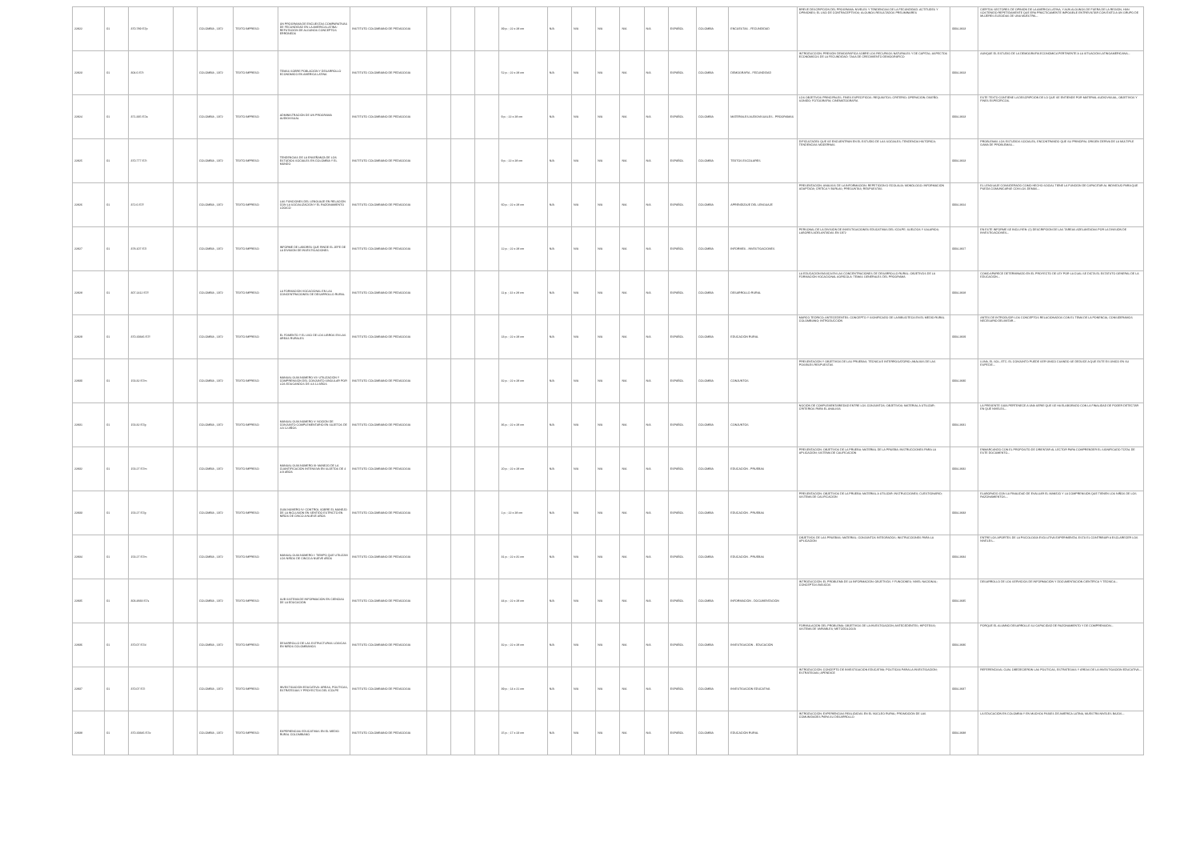| 22822 | 01 | 370.789 I57p | | COLOMBIA , 1972 | TEXTO IMPRESO | UN PROGRAMA DE ENCUESTAS COMPARATIVAS DE FECUNDIDAD EN LA AMÉRICA LATINA: REFUTACIÓN DE ALGUNOS CONCEPTOS ERRÓNEOS | INSTITUTO COLOMBIANO DE PEDAGOGIA | | | | 39 p. ; 22 x 28 cm | N/A | N/A | N/A | N/A | N/A | ESPAÑOL | COLOMBIA | ENCUESTAS - FECUNDIDAD | BREVE DESCRIPCIÓN DEL PROGRAMA; NIVELES Y TENDENCIAS DE LA FECUNDIDAD; ACTITUDES Y OPINIONES; EL USO DE CONTRACEPTIVOS; ALGUNOS RESULTADOS PRELIMINARES | 0004-2823 | CIERTOS SECTORES DE OPINIÓN DE LA AMÉRICA LATINA, Y AÚN ALGUNOS DE FUERA DE LA REGIÓN, HAN SOSTENIDO REPETIDAMENTE QUE ERA PRÁCTICAMENTE IMPOSIBLE ENTREVISTAR CON ÉXITO A UN GRUPO DE MUJERES ELEGIDAS DE UNA MUESTRA... |
| 22823 | 01 | 304.6 I57t | | COLOMBIA , 1972 | TEXTO IMPRESO | TEMAS SOBRE POBLACIÓN Y DESARROLLO ECONÓMICO EN AMÉRICA LATINA | INSTITUTO COLOMBIANO DE PEDAGOGIA | | | | 52 p. ; 22 x 28 cm | N/A | N/A | N/A | N/A | N/A | ESPAÑOL | COLOMBIA | DEMOGRAFÍA - FECUNDIDAD | INTRODUCCIÓN; PRESIÓN DEMOGRÁFICA SOBRE LOS RECURSOS NATURALES Y DE CAPITAL; ASPECTOS ECONÓMICOS DE LA FECUNDIDAD; TASA DE CRECIMIENTO DEMOGRÁFICO | 0004-2823 | AUNQUE EL ESTUDIO DE LA DEMOGRAFÍA ECONÓMICA PERTINENTE A LA SITUACIÓN LATINOAMERICANA... |
| 22824 | 01 | 371.335 I57a | | COLOMBIA , 1972 | TEXTO IMPRESO | ADMINISTRACIÓN DE UN PROGRAMA AUDIOVISUAL | INSTITUTO COLOMBIANO DE PEDAGOGIA | | | | 9 p. ; 22 x 28 cm | N/A | N/A | N/A | N/A | N/A | ESPAÑOL | COLOMBIA | MATERIALES AUDIOVISUALES - PROGRAMAS | LOS OBJETIVOS PRINCIPALES; FINES ESPECÍFICOS; REQUISITOS; CRITERIO; OPERACIÓN; DISEÑO; SONIDO; FOTOGRAFÍA; CINEMATOGRAFÍA | 0004-2823 | ESTE TEXTO CONTIENE LA DESCRIPCIÓN DE LO QUE SE ENTIENDE POR MATERIAL AUDIOVISUAL, OBJETIVOS Y FINES ESPECÍFICOS. |
| 22825 | 01 | 370.777 I57t | | COLOMBIA , 1972 | TEXTO IMPRESO | TENDENCIAS DE LA ENSEÑANZA DE LOS ESTUDIOS SOCIALES EN COLOMBIA Y EL MUNDO | INSTITUTO COLOMBIANO DE PEDAGOGIA | | | | 9 p. ; 22 x 28 cm | N/A | N/A | N/A | N/A | N/A | ESPAÑOL | COLOMBIA | TEXTOS ESCOLARES | DIFICULTADES QUE SE ENCUENTRAN EN EL ESTUDIO DE LAS SOCIALES; TENDENCIA HISTÓRICA; TENDENCIAS MODERNAS | 0004-2823 | PROBLEMAS LOS ESTUDIOS SOCIALES, ENCONTRANDO QUE SU PRINCIPAL ORIGEN DERIVA DE LA MÚLTIPLE GAMA DE PROBLEMAS... |
| 22826 | 01 | 372.6 I57f | | COLOMBIA , 1972 | TEXTO IMPRESO | LAS FUNCIONES DEL LENGUAJE EN RELACIÓN CON LA SOCIALIZACIÓN Y EL RAZONAMIENTO LÓGICO | INSTITUTO COLOMBIANO DE PEDAGOGIA | | | | 60 p. ; 22 x 28 cm | N/A | N/A | N/A | N/A | N/A | ESPAÑOL | COLOMBIA | APRENDIZAJE DEL LENGUAJE | PRESENTACIÓN; ANÁLISIS DE LA INFORMACIÓN; REPETICIÓN O ECOLALIA; MONÓLOGO; INFORMACIÓN ADAPTADA; CRÍTICA Y BURLAS; PREGUNTAS; RESPUESTAS | 0004-2824 | EL LENGUAJE CONSIDERADO COMO HECHO SOCIAL TIENE LA FUNCIÓN DE CAPACITAR AL INDIVIDUO PARA QUE PUEDA COMUNICARSE CON LOS DEMÁS... |
| 22827 | 01 | 378.107 I57i | | COLOMBIA , 1972 | TEXTO IMPRESO | INFORME DE LABORES QUE RINDE EL JEFE DE LA DIVISIÓN DE INVESTIGACIONES | INSTITUTO COLOMBIANO DE PEDAGOGIA | | | | 12 p. ; 22 x 28 cm | N/A | N/A | N/A | N/A | N/A | ESPAÑOL | COLOMBIA | INFORMES - INVESTIGACIONES | PERSONAL DE LA DIVISIÓN DE INVESTIGACIONES EDUCATIVAS DEL ICOLPE; SUELDOS Y SALARIOS; LABORES ADELANTADAS EN 1972 | 0004-2827 | EN ESTE INFORME SE INCLUYEN: (1) DESCRIPCIÓN DE LAS TAREAS ADELANTADAS POR LA DIVISIÓN DE INVESTIGACIONES... |
| 22828 | 01 | 307.1412 I57f | | COLOMBIA , 1972 | TEXTO IMPRESO | LA FORMACIÓN VOCACIONAL EN LAS CONCENTRACIONES DE DESARROLLO RURAL | INSTITUTO COLOMBIANO DE PEDAGOGIA | | | | 11 p. ; 22 x 28 cm | N/A | N/A | N/A | N/A | N/A | ESPAÑOL | COLOMBIA | DESARROLLO RURAL | LA EDUCACIÓN BÁSICA EN LAS CONCENTRACIONES DE DESARROLLO RURAL; OBJETIVOS DE LA FORMACIÓN VOCACIONAL AGRÍCOLA; TEMAS GENERALES DEL PROGRAMA | 0004-2828 | COMO APARECE DETERMINADO EN EL PROYECTO DE LEY POR LA CUAL SE DICTA EL ESTATUTO GENERAL DE LA EDUCACIÓN... |
| 22829 | 01 | 370.19346 I57f | | COLOMBIA , 1972 | TEXTO IMPRESO | EL FOMENTO Y EL USO DE LOS LIBROS EN LAS ÁREAS RURALES | INSTITUTO COLOMBIANO DE PEDAGOGIA | | | | 13 p. ; 22 x 28 cm | N/A | N/A | N/A | N/A | N/A | ESPAÑOL | COLOMBIA | EDUCACIÓN RURAL | MARCO TEÓRICO; ANTECEDENTES; CONCEPTO Y SIGNIFICADO DE LA BIBLIOTECA EN EL MEDIO RURAL COLOMBIANO; INTRODUCCIÓN | 0004-2829 | ANTES DE INTRODUCIR LOS CONCEPTOS RELACIONADOS CON EL TEMA DE LA PONENCIA, CONSIDERAMOS NECESARIO DELIMITAR... |
| 22830 | 01 | 153.32 I57m | | COLOMBIA , 1972 | TEXTO IMPRESO | MANUAL GUÍA NÚMERO VII: UTILIZACIÓN Y COMPRENSIÓN DEL CONJUNTO SINGULAR POR LOS EDUCANDOS DE 4 A 12 AÑOS | INSTITUTO COLOMBIANO DE PEDAGOGIA | | | | 32 p. ; 22 x 28 cm | N/A | N/A | N/A | N/A | N/A | ESPAÑOL | COLOMBIA | CONJUNTOS | PRESENTACIÓN Y OBJETIVOS DE LAS PRUEBAS; TÉCNICA E INTERROGATORIO; ANÁLISIS DE LAS POSIBLES RESPUESTAS | 0004-2830 | LUNA, EL SOL, ETC. EL CONJUNTO PUEDE SER ÚNICO CUANDO SE DEDUCE A QUE ESTE ES ÚNICO EN SU ESPECIE... |
| 22831 | 01 | 153.32 I57g | | COLOMBIA , 1972 | TEXTO IMPRESO | MANUAL GUÍA NÚMERO V: NOCIÓN DE CONJUNTO COMPLEMENTARIO EN SUJETOS DE 4 A 12 AÑOS | INSTITUTO COLOMBIANO DE PEDAGOGIA | | | | 36 p. ; 22 x 28 cm | N/A | N/A | N/A | N/A | N/A | ESPAÑOL | COLOMBIA | CONJUNTOS | NOCIÓN DE COMPLEMENTARIEDAD ENTRE LOS CONJUNTOS; OBJETIVOS; MATERIAL A UTILIZAR; CRITERIOS PARA EL ANÁLISIS | 0004-2831 | LA PRESENTE GUÍA PERTENECE A UNA SERIE QUE SE HA ELABORADO CON LA FINALIDAD DE PODER DETECTAR EN QUÉ NIVELES... |
| 22832 | 01 | 153.27 I57m | | COLOMBIA , 1972 | TEXTO IMPRESO | MANUAL GUÍA NÚMERO III: MANEJO DE LA CUANTIFICACIÓN INTENSIVA EN SUJETOS DE 4 A 9 AÑOS | INSTITUTO COLOMBIANO DE PEDAGOGIA | | | | 20 p. ; 22 x 28 cm | N/A | N/A | N/A | N/A | N/A | ESPAÑOL | COLOMBIA | EDUCACIÓN - PRUEBAS | PRESENTACIÓN; OBJETIVOS DE LA PRUEBA; MATERIAL DE LA PRUEBA; INSTRUCCIONES PARA LA APLICACIÓN; SISTEMA DE CALIFICACIÓN | 0004-2832 | ENMARCANDO CON EL PROPÓSITO DE ORIENTAR AL LECTOR PARA COMPRENDER EL SIGNIFICADO TOTAL DE ESTE DOCUMENTO... |
| 22833 | 01 | 153.27 I57g | | COLOMBIA , 1972 | TEXTO IMPRESO | GUÍA NÚMERO IV: CONTROL SOBRE EL MANEJO DE LA INCLUSIÓN EN SENTIDO ESTRICTO EN NIÑOS DE CINCO A NUEVE AÑOS | INSTITUTO COLOMBIANO DE PEDAGOGIA | | | | 1 p. ; 22 x 28 cm | N/A | N/A | N/A | N/A | N/A | ESPAÑOL | COLOMBIA | EDUCACIÓN - PRUEBAS | PRESENTACIÓN; OBJETIVOS DE LA PRUEBA; MATERIAL A UTILIZAR; INSTRUCCIONES; CUESTIONARIO; SISTEMA DE CALIFICACIÓN | 0004-2833 | ELABORADO CON LA FINALIDAD DE EVALUAR EL MANEJO Y LA COMPRENSIÓN QUE TIENEN LOS NIÑOS DE LOS RAZONAMIENTOS... |
| 22834 | 01 | 153.27 I57m | | COLOMBIA , 1972 | TEXTO IMPRESO | MANUAL GUÍA NÚMERO I: TIEMPO QUE UTILIZAN LOS NIÑOS DE CINCO A NUEVE AÑOS | INSTITUTO COLOMBIANO DE PEDAGOGIA | | | | 31 p. ; 22 x 31 cm | N/A | N/A | N/A | N/A | N/A | ESPAÑOL | COLOMBIA | EDUCACIÓN - PRUEBAS | OBJETIVOS DE LAS PRUEBAS; MATERIAL; CONJUNTOS INTEGRADOS; INSTRUCCIONES PARA LA APLICACIÓN | 0004-2834 | ENTRE LOS APORTES DE LA PSICOLOGÍA EVOLUTIVA EXPERIMENTAL ESTÁ EL CONTRIBUIR A ESCLARECER LOS NIVELES... |
| 22835 | 01 | 303.4833 I57s | | COLOMBIA , 1972 | TEXTO IMPRESO | SUB SISTEMA DE INFORMACIÓN EN CIENCIAS DE LA EDUCACIÓN | INSTITUTO COLOMBIANO DE PEDAGOGIA | | | | 44 p. ; 22 x 28 cm | N/A | N/A | N/A | N/A | N/A | ESPAÑOL | COLOMBIA | INFORMACIÓN - DOCUMENTACIÓN | INTRODUCCIÓN; EL PROBLEMA DE LA INFORMACIÓN; OBJETIVOS Y FUNCIONES; NIVEL NACIONAL; CONCEPTOS BÁSICOS | 0004-2835 | DESARROLLO DE LOS SERVICIOS DE INFORMACIÓN Y DOCUMENTACIÓN CIENTÍFICA Y TÉCNICA... |
| 22836 | 01 | 370.07 I57d | | COLOMBIA , 1972 | TEXTO IMPRESO | DESARROLLO DE LAS ESTRUCTURAS LÓGICAS EN NIÑOS COLOMBIANOS | INSTITUTO COLOMBIANO DE PEDAGOGIA | | | | 32 p. ; 22 x 28 cm | N/A | N/A | N/A | N/A | N/A | ESPAÑOL | COLOMBIA | INVESTIGACIÓN - EDUCACIÓN | FORMULACIÓN DEL PROBLEMA; OBJETIVOS DE LA INVESTIGACIÓN; ANTECEDENTES; HIPÓTESIS; SISTEMA DE VARIABLES; METODOLOGÍA | 0004-2836 | PORQUE EL ALUMNO DESARROLLE SU CAPACIDAD DE RAZONAMIENTO Y DE COMPRENSIÓN... |
| 22837 | 01 | 370.07 I57i | | COLOMBIA , 1972 | TEXTO IMPRESO | INVESTIGACIÓN EDUCATIVA: ÁREAS, POLÍTICAS, ESTRATEGIAS Y PROYECTOS DEL ICOLPE | INSTITUTO COLOMBIANO DE PEDAGOGIA | | | | 39 p. ; 14 x 21 cm | N/A | N/A | N/A | N/A | N/A | ESPAÑOL | COLOMBIA | INVESTIGACIÓN EDUCATIVA | INTRODUCCIÓN; CONCEPTO DE INVESTIGACIÓN EDUCATIVA; POLÍTICAS PARA LA INVESTIGACIÓN; ESTRATEGIAS; APÉNDICE | 0004-2837 | REFERENCIA AL CUAL OBEDECIERON LAS POLÍTICAS, ESTRATEGIAS Y ÁREAS DE LA INVESTIGACIÓN EDUCATIVA... |
| 22838 | 01 | 370.19346 I57e | | COLOMBIA , 1972 | TEXTO IMPRESO | EXPERIENCIAS EDUCATIVAS EN EL MEDIO RURAL COLOMBIANO | INSTITUTO COLOMBIANO DE PEDAGOGIA | | | | 15 p. ; 17 x 23 cm | N/A | N/A | N/A | N/A | N/A | ESPAÑOL | COLOMBIA | EDUCACIÓN RURAL | INTRODUCCIÓN; EXPERIENCIAS REALIZADAS EN EL NÚCLEO RURAL; PROMOCIÓN DE LAS COMUNIDADES PARA SU DESARROLLO | 0004-2838 | LA EDUCACIÓN EN COLOMBIA Y EN MUCHOS PAÍSES DE AMÉRICA LATINA, MUESTRA NIVELES BAJOS... |